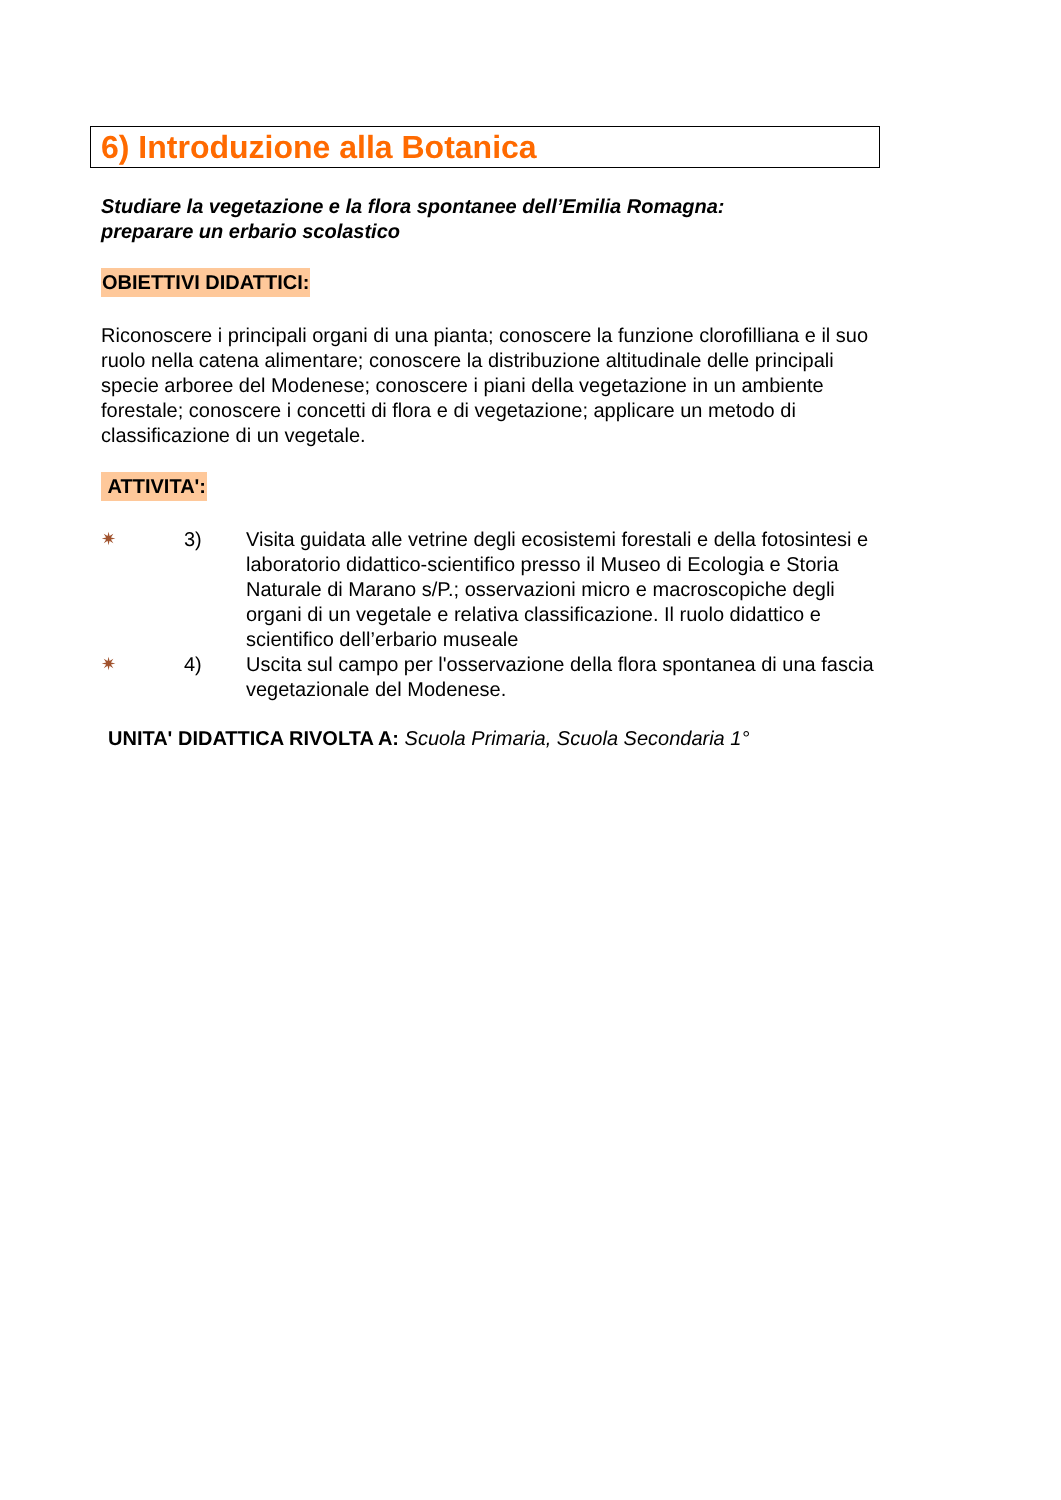6) Introduzione alla Botanica
Studiare la vegetazione e la flora spontanee dell’Emilia Romagna:
preparare un erbario scolastico
OBIETTIVI DIDATTICI:
Riconoscere i principali organi di una pianta; conoscere la funzione clorofilliana e il suo ruolo nella catena alimentare; conoscere la distribuzione altitudinale delle principali specie arboree del Modenese; conoscere i piani della vegetazione in un ambiente forestale; conoscere i concetti di flora e di vegetazione; applicare un metodo di classificazione di un vegetale.
ATTIVITA':
✷ 3) Visita guidata alle vetrine degli ecosistemi forestali e della fotosintesi e laboratorio didattico-scientifico presso il Museo di Ecologia e Storia Naturale di Marano s/P.; osservazioni micro e macroscopiche degli organi di un vegetale e relativa classificazione. Il ruolo didattico e scientifico dell’erbario museale
✷ 4) Uscita sul campo per l'osservazione della flora spontanea di una fascia vegetazionale del Modenese.
UNITA' DIDATTICA RIVOLTA A: Scuola Primaria, Scuola Secondaria 1°